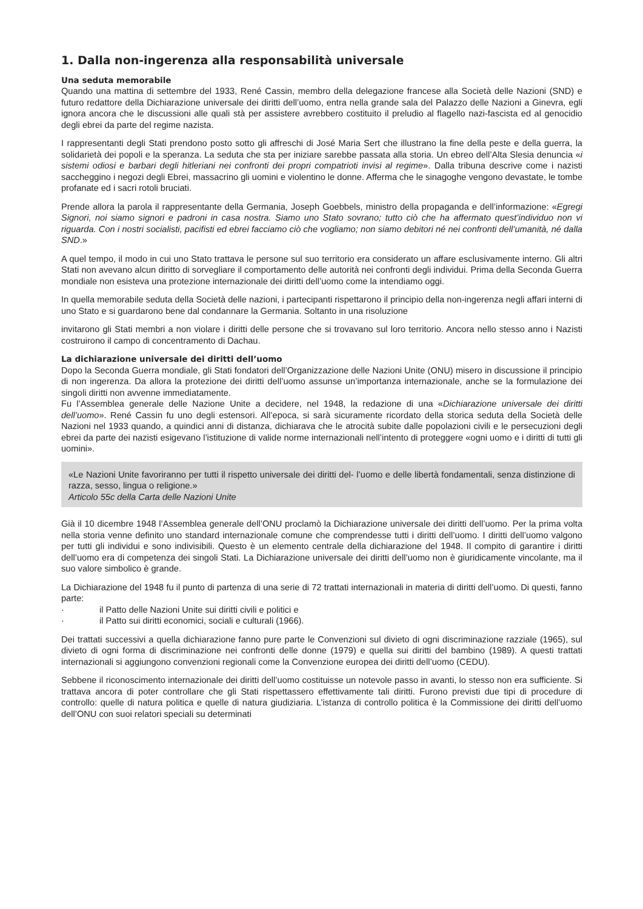1. Dalla non-ingerenza alla responsabilità universale
Una seduta memorabile
Quando una mattina di settembre del 1933, René Cassin, membro della delegazione francese alla Società delle Nazioni (SND) e futuro redattore della Dichiarazione universale dei diritti dell’uomo, entra nella grande sala del Palazzo delle Nazioni a Ginevra, egli ignora ancora che le discussioni alle quali stà per assistere avrebbero costituito il preludio al flagello nazi-fascista ed al genocidio degli ebrei da parte del regime nazista.
I rappresentanti degli Stati prendono posto sotto gli affreschi di José Maria Sert che illustrano la fine della peste e della guerra, la solidarietà dei popoli e la speranza. La seduta che sta per iniziare sarebbe passata alla storia. Un ebreo dell’Alta Slesia denuncia «i sistemi odiosi e barbari degli hitleriani nei confronti dei propri compatrioti invisi al regime». Dalla tribuna descrive come i nazisti saccheggino i negozi degli Ebrei, massacrino gli uomini e violentino le donne. Afferma che le sinagoghe vengono devastate, le tombe profanate ed i sacri rotoli bruciati.
Prende allora la parola il rappresentante della Germania, Joseph Goebbels, ministro della propaganda e dell’informazione: «Egregi Signori, noi siamo signori e padroni in casa nostra. Siamo uno Stato sovrano; tutto ciò che ha affermato quest’individuo non vi riguarda. Con i nostri socialisti, pacifisti ed ebrei facciamo ciò che vogliamo; non siamo debitori né nei confronti dell’umanità, né dalla SND.»
A quel tempo, il modo in cui uno Stato trattava le persone sul suo territorio era considerato un affare esclusivamente interno. Gli altri Stati non avevano alcun diritto di sorvegliare il comportamento delle autorità nei confronti degli individui. Prima della Seconda Guerra mondiale non esisteva una protezione internazionale dei diritti dell’uomo come la intendiamo oggi.
In quella memorabile seduta della Società delle nazioni, i partecipanti rispettarono il principio della non-ingerenza negli affari interni di uno Stato e si guardarono bene dal condannare la Germania. Soltanto in una risoluzione
invitarono gli Stati membri a non violare i diritti delle persone che si trovavano sul loro territorio. Ancora nello stesso anno i Nazisti costruirono il campo di concentramento di Dachau.
La dichiarazione universale dei diritti dell’uomo
Dopo la Seconda Guerra mondiale, gli Stati fondatori dell’Organizzazione delle Nazioni Unite (ONU) misero in discussione il principio di non ingerenza. Da allora la protezione dei diritti dell’uomo assunse un’importanza internazionale, anche se la formulazione dei singoli diritti non avvenne immediatamente.
Fu l’Assemblea generale delle Nazione Unite a decidere, nel 1948, la redazione di una «Dichiarazione universale dei diritti dell’uomo». René Cassin fu uno degli estensori. All’epoca, si sarà sicuramente ricordato della storica seduta della Società delle Nazioni nel 1933 quando, a quindici anni di distanza, dichiarava che le atrocità subite dalle popolazioni civili e le persecuzioni degli ebrei da parte dei nazisti esigevano l’istituzione di valide norme internazionali nell’intento di proteggere «ogni uomo e i diritti di tutti gli uomini».
«Le Nazioni Unite favoriranno per tutti il rispetto universale dei diritti del- l’uomo e delle libertà fondamentali, senza distinzione di razza, sesso, lingua o religione.»
Articolo 55c della Carta delle Nazioni Unite
Già il 10 dicembre 1948 l’Assemblea generale dell’ONU proclamò la Dichiarazione universale dei diritti dell’uomo. Per la prima volta nella storia venne definito uno standard internazionale comune che comprendesse tutti i diritti dell’uomo. I diritti dell’uomo valgono per tutti gli individui e sono indivisibili. Questo è un elemento centrale della dichiarazione del 1948. Il compito di garantire i diritti dell’uomo era di competenza dei singoli Stati. La Dichiarazione universale dei diritti dell’uomo non è giuridicamente vincolante, ma il suo valore simbolico è grande.
La Dichiarazione del 1948 fu il punto di partenza di una serie di 72 trattati internazionali in materia di diritti dell’uomo. Di questi, fanno parte:
· il Patto delle Nazioni Unite sui diritti civili e politici e
· il Patto sui diritti economici, sociali e culturali (1966).
Dei trattati successivi a quella dichiarazione fanno pure parte le Convenzioni sul divieto di ogni discriminazione razziale (1965), sul divieto di ogni forma di discriminazione nei confronti delle donne (1979) e quella sui diritti del bambino (1989). A questi trattati internazionali si aggiungono convenzioni regionali come la Convenzione europea dei diritti dell’uomo (CEDU).
Sebbene il riconoscimento internazionale dei diritti dell’uomo costituisse un notevole passo in avanti, lo stesso non era sufficiente. Si trattava ancora di poter controllare che gli Stati rispettassero effettivamente tali diritti. Furono previsti due tipi di procedure di controllo: quelle di natura politica e quelle di natura giudiziaria. L’istanza di controllo politica è la Commissione dei diritti dell’uomo dell’ONU con suoi relatori speciali su determinati